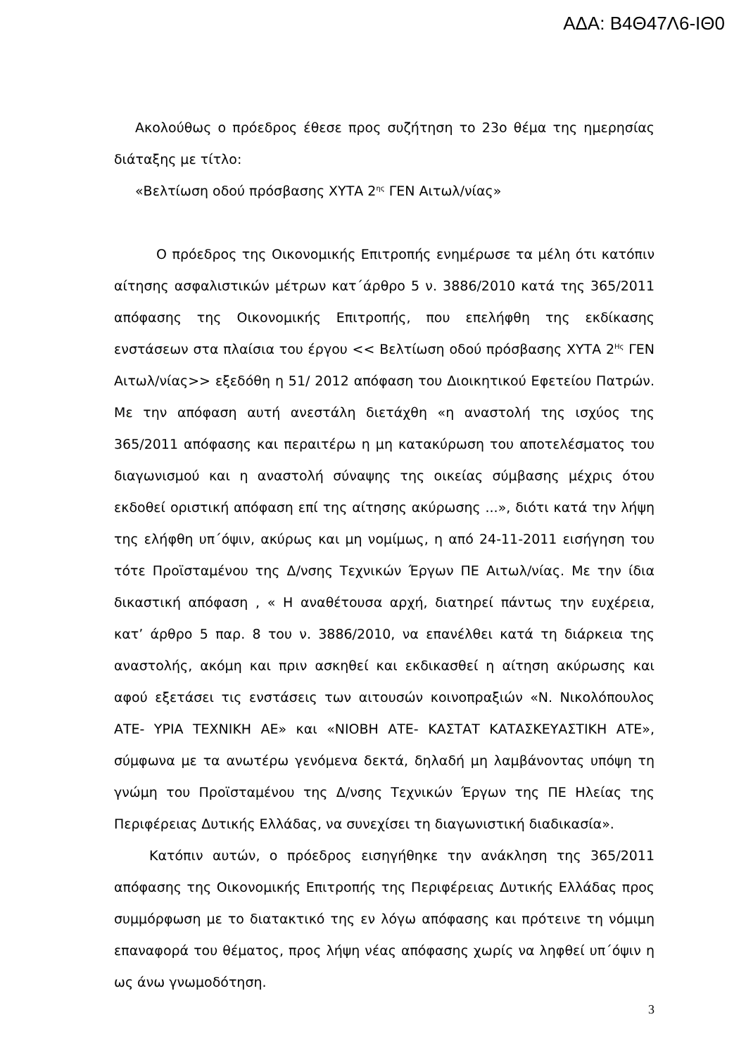ΑΔΑ: Β4Θ47Λ6-ΙΘ0
Ακολούθως ο πρόεδρος έθεσε προς συζήτηση το 23ο θέμα της ημερησίας διάταξης με τίτλο:
«Βελτίωση οδού πρόσβασης ΧΥΤΑ 2<sup>ης</sup> ΓΕΝ Αιτωλ/νίας»
Ο πρόεδρος της Οικονομικής Επιτροπής ενημέρωσε τα μέλη ότι κατόπιν αίτησης ασφαλιστικών μέτρων κατ΄άρθρο 5 ν. 3886/2010 κατά της 365/2011 απόφασης της Οικονομικής Επιτροπής, που επελήφθη της εκδίκασης ενστάσεων στα πλαίσια του έργου << Βελτίωση οδού πρόσβασης ΧΥΤΑ 2<sup>Ης</sup> ΓΕΝ Αιτωλ/νίας>> εξεδόθη η 51/ 2012 απόφαση του Διοικητικού Εφετείου Πατρών. Με την απόφαση αυτή ανεστάλη διετάχθη «η αναστολή της ισχύος της 365/2011 απόφασης και περαιτέρω η μη κατακύρωση του αποτελέσματος του διαγωνισμού και η αναστολή σύναψης της οικείας σύμβασης μέχρις ότου εκδοθεί οριστική απόφαση επί της αίτησης ακύρωσης ...», διότι κατά την λήψη της ελήφθη υπ΄όψιν, ακύρως και μη νομίμως, η από 24-11-2011 εισήγηση του τότε Προϊσταμένου της Δ/νσης Τεχνικών Έργων ΠΕ Αιτωλ/νίας. Με την ίδια δικαστική απόφαση , « Η αναθέτουσα αρχή, διατηρεί πάντως την ευχέρεια, κατ’ άρθρο 5 παρ. 8 του ν. 3886/2010, να επανέλθει κατά τη διάρκεια της αναστολής, ακόμη και πριν ασκηθεί και εκδικασθεί η αίτηση ακύρωσης και αφού εξετάσει τις ενστάσεις των αιτουσών κοινοπραξιών «Ν. Νικολόπουλος ΑΤΕ- ΥΡΙΑ ΤΕΧΝΙΚΗ ΑΕ» και «ΝΙΟΒΗ ΑΤΕ- ΚΑΣΤΑΤ ΚΑΤΑΣΚΕΥΑΣΤΙΚΗ ΑΤΕ», σύμφωνα με τα ανωτέρω γενόμενα δεκτά, δηλαδή μη λαμβάνοντας υπόψη τη γνώμη του Προϊσταμένου της Δ/νσης Τεχνικών Έργων της ΠΕ Ηλείας της Περιφέρειας Δυτικής Ελλάδας, να συνεχίσει τη διαγωνιστική διαδικασία».
Κατόπιν αυτών, ο πρόεδρος εισηγήθηκε την ανάκληση της 365/2011 απόφασης της Οικονομικής Επιτροπής της Περιφέρειας Δυτικής Ελλάδας προς συμμόρφωση με το διατακτικό της εν λόγω απόφασης και πρότεινε τη νόμιμη επαναφορά του θέματος, προς λήψη νέας απόφασης χωρίς να ληφθεί υπ΄όψιν η ως άνω γνωμοδότηση.
3